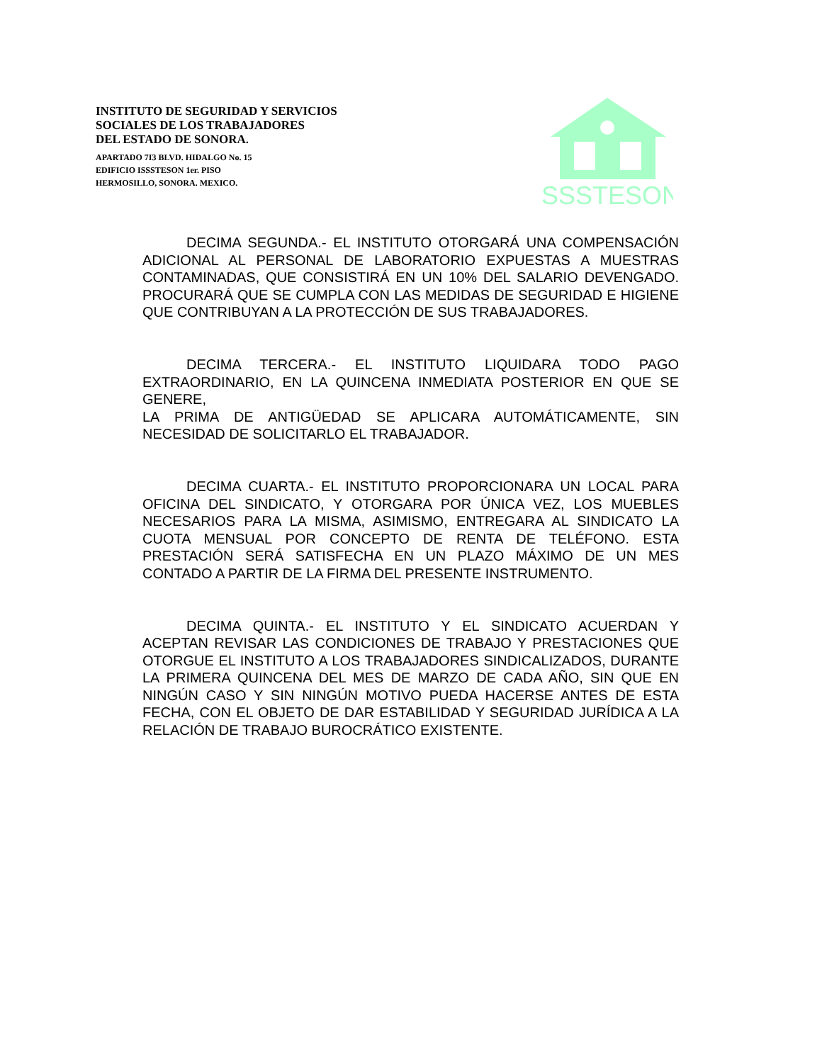INSTITUTO DE SEGURIDAD Y SERVICIOS
SOCIALES DE LOS TRABAJADORES
DEL ESTADO DE SONORA.
APARTADO 7I3 BLVD. HIDALGO No. 15
EDIFICIO ISSSTESON 1er. PISO
HERMOSILLO, SONORA. MEXICO.
ISSSTESON
DECIMA SEGUNDA.- EL INSTITUTO OTORGARÁ UNA COMPENSACIÓN ADICIONAL AL PERSONAL DE LABORATORIO EXPUESTAS A MUESTRAS CONTAMINADAS, QUE CONSISTIRÁ EN UN 10% DEL SALARIO DEVENGADO. PROCURARÁ QUE SE CUMPLA CON LAS MEDIDAS DE SEGURIDAD E HIGIENE QUE CONTRIBUYAN A LA PROTECCIÓN DE SUS TRABAJADORES.
DECIMA TERCERA.- EL INSTITUTO LIQUIDARA TODO PAGO EXTRAORDINARIO, EN LA QUINCENA INMEDIATA POSTERIOR EN QUE SE GENERE,
LA PRIMA DE ANTIGÜEDAD SE APLICARA AUTOMÁTICAMENTE, SIN NECESIDAD DE SOLICITARLO EL TRABAJADOR.
DECIMA CUARTA.- EL INSTITUTO PROPORCIONARA UN LOCAL PARA OFICINA DEL SINDICATO, Y OTORGARA POR ÚNICA VEZ, LOS MUEBLES NECESARIOS PARA LA MISMA, ASIMISMO, ENTREGARA AL SINDICATO LA CUOTA MENSUAL POR CONCEPTO DE RENTA DE TELÉFONO. ESTA PRESTACIÓN SERÁ SATISFECHA EN UN PLAZO MÁXIMO DE UN MES CONTADO A PARTIR DE LA FIRMA DEL PRESENTE INSTRUMENTO.
DECIMA QUINTA.- EL INSTITUTO Y EL SINDICATO ACUERDAN Y ACEPTAN REVISAR LAS CONDICIONES DE TRABAJO Y PRESTACIONES QUE OTORGUE EL INSTITUTO A LOS TRABAJADORES SINDICALIZADOS, DURANTE LA PRIMERA QUINCENA DEL MES DE MARZO DE CADA AÑO, SIN QUE EN NINGÚN CASO Y SIN NINGÚN MOTIVO PUEDA HACERSE ANTES DE ESTA FECHA, CON EL OBJETO DE DAR ESTABILIDAD Y SEGURIDAD JURÍDICA A LA RELACIÓN DE TRABAJO BUROCRÁTICO EXISTENTE.